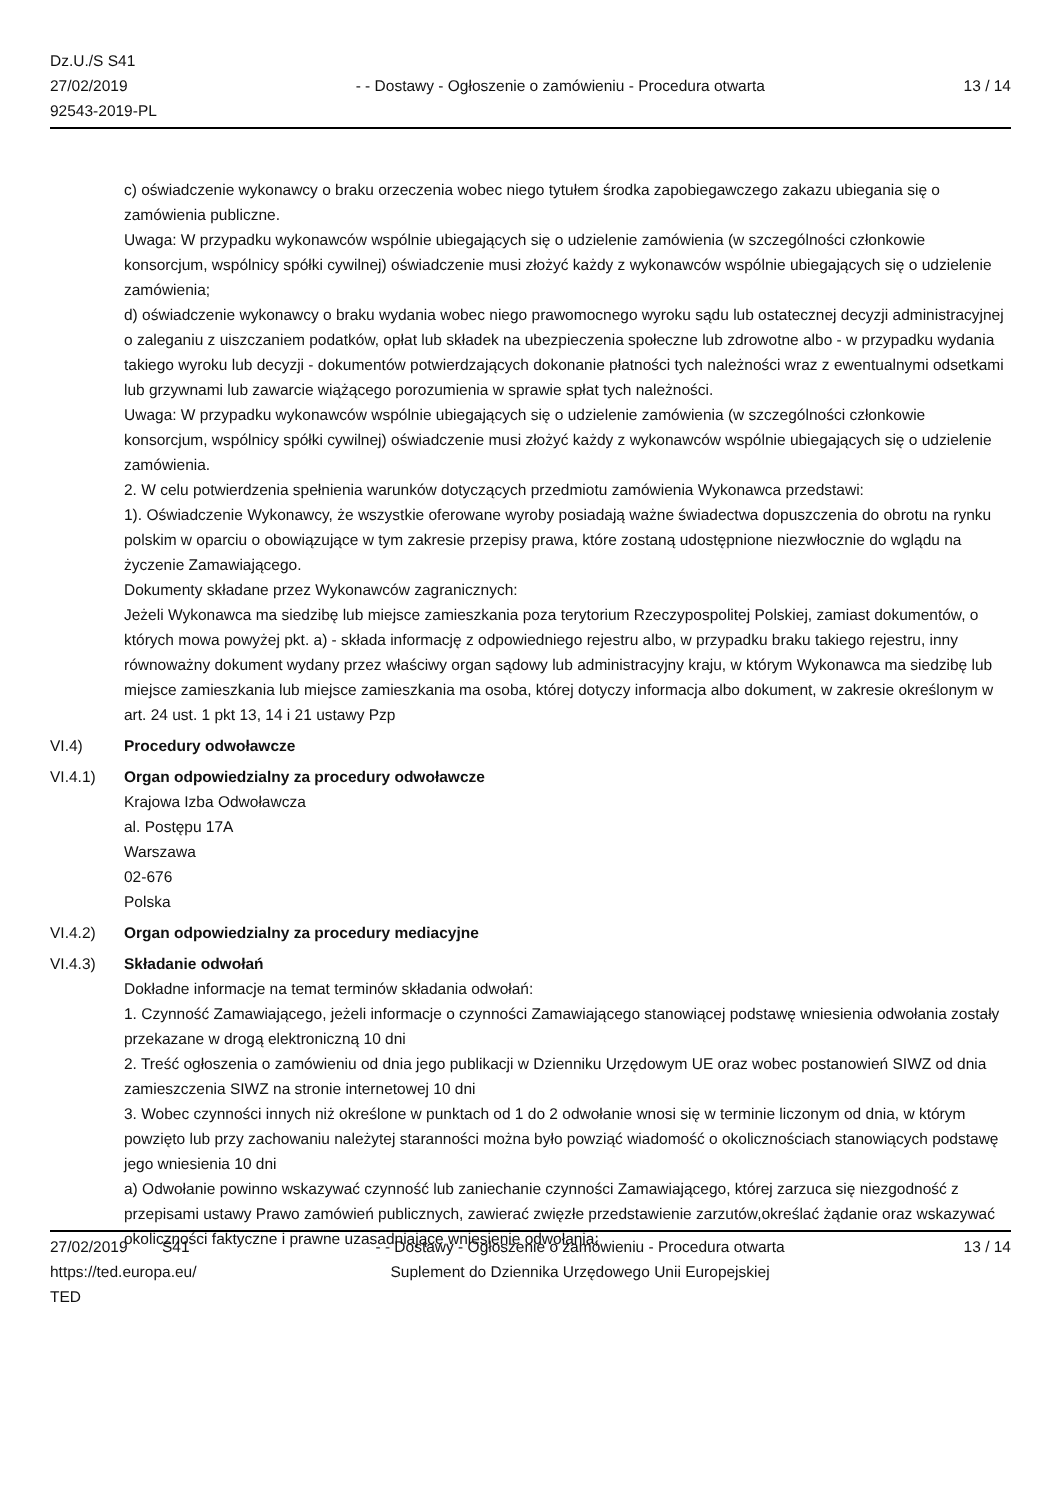Dz.U./S S41
27/02/2019
92543-2019-PL
- - Dostawy - Ogłoszenie o zamówieniu - Procedura otwarta
13 / 14
c) oświadczenie wykonawcy o braku orzeczenia wobec niego tytułem środka zapobiegawczego zakazu ubiegania się o zamówienia publiczne.
Uwaga: W przypadku wykonawców wspólnie ubiegających się o udzielenie zamówienia (w szczególności członkowie konsorcjum, wspólnicy spółki cywilnej) oświadczenie musi złożyć każdy z wykonawców wspólnie ubiegających się o udzielenie zamówienia;
d) oświadczenie wykonawcy o braku wydania wobec niego prawomocnego wyroku sądu lub ostatecznej decyzji administracyjnej o zaleganiu z uiszczaniem podatków, opłat lub składek na ubezpieczenia społeczne lub zdrowotne albo - w przypadku wydania takiego wyroku lub decyzji - dokumentów potwierdzających dokonanie płatności tych należności wraz z ewentualnymi odsetkami lub grzywnami lub zawarcie wiążącego porozumienia w sprawie spłat tych należności.
Uwaga: W przypadku wykonawców wspólnie ubiegających się o udzielenie zamówienia (w szczególności członkowie konsorcjum, wspólnicy spółki cywilnej) oświadczenie musi złożyć każdy z wykonawców wspólnie ubiegających się o udzielenie zamówienia.
2. W celu potwierdzenia spełnienia warunków dotyczących przedmiotu zamówienia Wykonawca przedstawi:
1). Oświadczenie Wykonawcy, że wszystkie oferowane wyroby posiadają ważne świadectwa dopuszczenia do obrotu na rynku polskim w oparciu o obowiązujące w tym zakresie przepisy prawa, które zostaną udostępnione niezwłocznie do wglądu na życzenie Zamawiającego.
Dokumenty składane przez Wykonawców zagranicznych:
Jeżeli Wykonawca ma siedzibę lub miejsce zamieszkania poza terytorium Rzeczypospolitej Polskiej, zamiast dokumentów, o których mowa powyżej pkt. a) - składa informację z odpowiedniego rejestru albo, w przypadku braku takiego rejestru, inny równoważny dokument wydany przez właściwy organ sądowy lub administracyjny kraju, w którym Wykonawca ma siedzibę lub miejsce zamieszkania lub miejsce zamieszkania ma osoba, której dotyczy informacja albo dokument, w zakresie określonym w art. 24 ust. 1 pkt 13, 14 i 21 ustawy Pzp
VI.4) Procedury odwoławcze
VI.4.1) Organ odpowiedzialny za procedury odwoławcze
Krajowa Izba Odwoławcza
al. Postępu 17A
Warszawa
02-676
Polska
VI.4.2) Organ odpowiedzialny za procedury mediacyjne
VI.4.3) Składanie odwołań
Dokładne informacje na temat terminów składania odwołań:
1. Czynność Zamawiającego, jeżeli informacje o czynności Zamawiającego stanowiącej podstawę wniesienia odwołania zostały przekazane w drogą elektroniczną 10 dni
2. Treść ogłoszenia o zamówieniu od dnia jego publikacji w Dzienniku Urzędowym UE oraz wobec postanowień SIWZ od dnia zamieszczenia SIWZ na stronie internetowej 10 dni
3. Wobec czynności innych niż określone w punktach od 1 do 2 odwołanie wnosi się w terminie liczonym od dnia, w którym powzięto lub przy zachowaniu należytej staranności można było powziąć wiadomość o okolicznościach stanowiących podstawę jego wniesienia 10 dni
a) Odwołanie powinno wskazywać czynność lub zaniechanie czynności Zamawiającego, której zarzuca się niezgodność z przepisami ustawy Prawo zamówień publicznych, zawierać zwięzłe przedstawienie zarzutów,określać żądanie oraz wskazywać okoliczności faktyczne i prawne uzasadniające wniesienie odwołania;
27/02/2019 S41
https://ted.europa.eu/
TED
- - Dostawy - Ogłoszenie o zamówieniu - Procedura otwarta
Suplement do Dziennika Urzędowego Unii Europejskiej
13 / 14